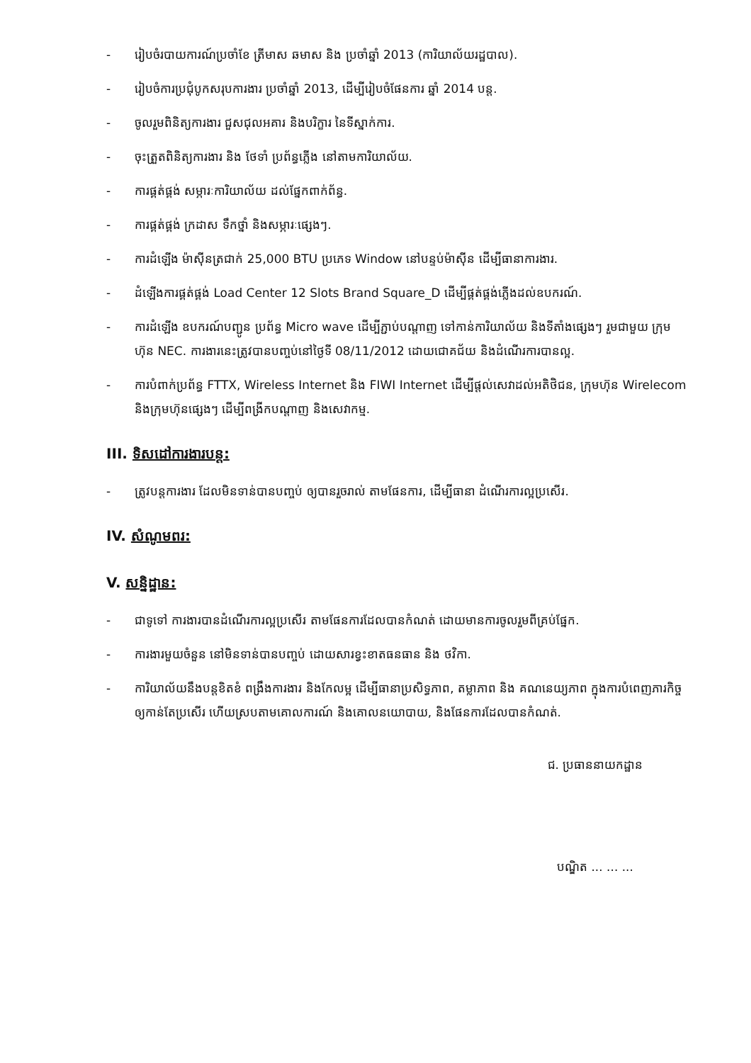- រៀបចំរបាយការណ៍ប្រចាំខែ ត្រីមាស ឆមាស និង ប្រចាំឆ្នាំ 2013 (ការិយាល័យរដ្ឋបាល).
- រៀបចំការប្រជុំបូកសរុបការងារ ប្រចាំឆ្នាំ 2013, ដើម្បីរៀបចំផែនការ ឆ្នាំ 2014 បន្ត.
- ចូលរួមពិនិត្យការងារ ជួសជុលអគារ និងបរិក្ខារ នៃទីស្នាក់ការ.
- ចុះត្រួតពិនិត្យការងារ និង ថែទាំ ប្រព័ន្ធភ្លើង នៅតាមការិយាល័យ.
- ការផ្គត់ផ្គង់ សម្ភារៈការិយាល័យ ដល់ផ្នែកពាក់ព័ន្ធ.
- ការផ្គត់ផ្គង់ ក្រដាស ទឹកថ្នាំ និងសម្ភារៈផ្សេងៗ.
- ការដំឡើង ម៉ាស៊ីនត្រជាក់ 25,000 BTU ប្រភេទ Window នៅបន្ទប់ម៉ាស៊ីន ដើម្បីធានាការងារ.
- ដំឡើងការផ្គត់ផ្គង់ Load Center 12 Slots Brand Square_D ដើម្បីផ្គត់ផ្គង់ភ្លើងដល់ឧបករណ៍.
- ការដំឡើង ឧបករណ៍បញ្ជូន ប្រព័ន្ធ Micro wave ដើម្បីភ្ជាប់បណ្តាញ ទៅកាន់ការិយាល័យ និងទីតាំងផ្សេងៗ រួមជាមួយ ក្រុមហ៊ុន NEC. ការងារនេះត្រូវបានបញ្ចប់នៅថ្ងៃទី 08/11/2012 ដោយជោគជ័យ និងដំណើរការបានល្អ.
- ការបំពាក់ប្រព័ន្ធ FTTX, Wireless Internet និង FIWI Internet ដើម្បីផ្តល់សេវាដល់អតិថិជន, ក្រុមហ៊ុន Wirelecom និងក្រុមហ៊ុនផ្សេងៗ ដើម្បីពង្រីកបណ្តាញ និងសេវាកម្ម.
III. ទិសដៅការងារបន្ត:
- ត្រូវបន្តការងារ ដែលមិនទាន់បានបញ្ចប់ ឲ្យបានរួចរាល់ តាមផែនការ, ដើម្បីធានា ដំណើរការល្អប្រសើរ.
IV. សំណូមពរ:
V. សន្និដ្ឋាន:
- ជាទូទៅ ការងារបានដំណើរការល្អប្រសើរ តាមផែនការដែលបានកំណត់ ដោយមានការចូលរួមពីគ្រប់ផ្នែក.
- ការងារមួយចំនួន នៅមិនទាន់បានបញ្ចប់ ដោយសារខ្វះខាតធនធាន និង ថវិកា.
- ការិយាល័យនឹងបន្តខិតខំ ពង្រឹងការងារ និងកែលម្អ ដើម្បីធានាប្រសិទ្ធភាព, តម្លាភាព និង គណនេយ្យភាព ក្នុងការបំពេញភារកិច្ច ឲ្យកាន់តែប្រសើរ ហើយស្របតាមគោលការណ៍ និងគោលនយោបាយ, និងផែនការដែលបានកំណត់.
ជ. ប្រធាននាយកដ្ឋាន
បណ្ឌិត ... ... ...